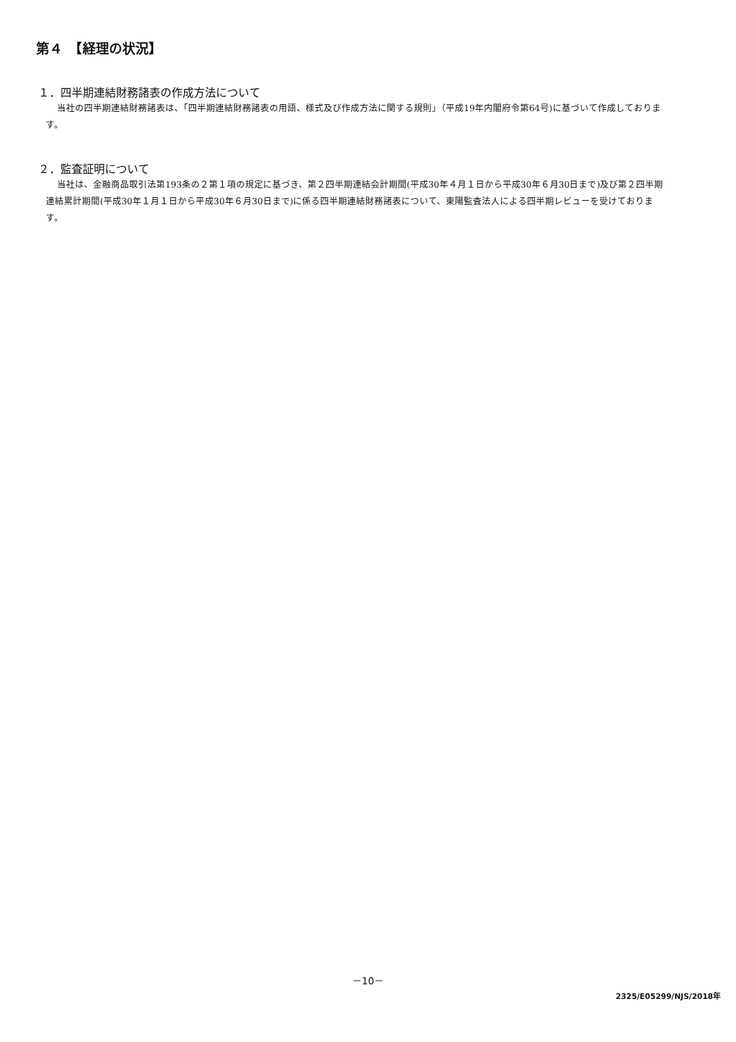第４　【経理の状況】
１．四半期連結財務諸表の作成方法について
当社の四半期連結財務諸表は、「四半期連結財務諸表の用語、様式及び作成方法に関する規則」（平成19年内閣府令第64号)に基づいて作成しております。
２．監査証明について
当社は、金融商品取引法第193条の２第１項の規定に基づき、第２四半期連結会計期間(平成30年４月１日から平成30年６月30日まで)及び第２四半期連結累計期間(平成30年１月１日から平成30年６月30日まで)に係る四半期連結財務諸表について、東陽監査法人による四半期レビューを受けております。
－10－
2325/E05299/NJS/2018年